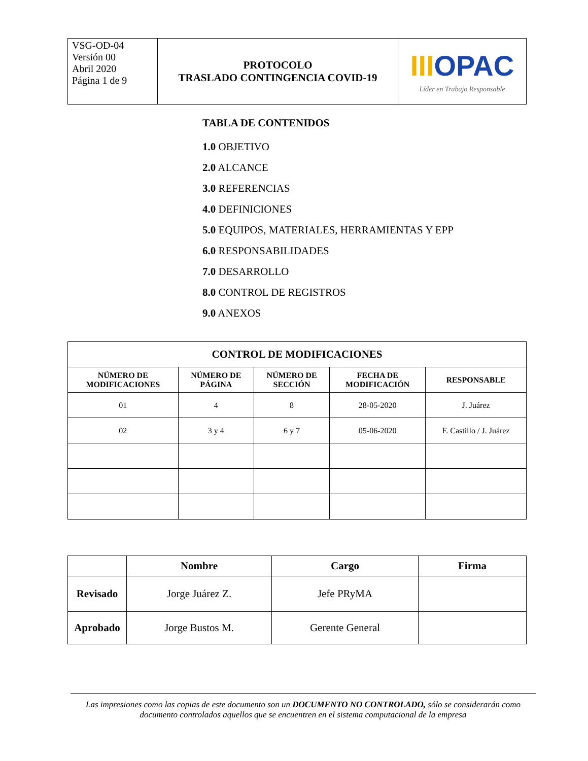| VSG-OD-04 Versión 00 Abril 2020 Página 1 de 9 | PROTOCOLO TRASLADO CONTINGENCIA COVID-19 | III OPAC Líder en Trabajo Responsable |
TABLA DE CONTENIDOS
1.0 OBJETIVO
2.0 ALCANCE
3.0 REFERENCIAS
4.0 DEFINICIONES
5.0 EQUIPOS, MATERIALES, HERRAMIENTAS Y EPP
6.0 RESPONSABILIDADES
7.0 DESARROLLO
8.0 CONTROL DE REGISTROS
9.0 ANEXOS
| CONTROL DE MODIFICACIONES | | | | |
| --- | --- | --- | --- | --- |
| NÚMERO DE MODIFICACIONES | NÚMERO DE PÁGINA | NÚMERO DE SECCIÓN | FECHA DE MODIFICACIÓN | RESPONSABLE |
| 01 | 4 | 8 | 28-05-2020 | J. Juárez |
| 02 | 3 y 4 | 6 y 7 | 05-06-2020 | F. Castillo / J. Juárez |
| | Nombre | Cargo | Firma |
| --- | --- | --- | --- |
| Revisado | Jorge Juárez Z. | Jefe PRyMA | |
| Aprobado | Jorge Bustos M. | Gerente General | |
Las impresiones como las copias de este documento son un DOCUMENTO NO CONTROLADO, sólo se considerarán como documento controlados aquellos que se encuentren en el sistema computacional de la empresa